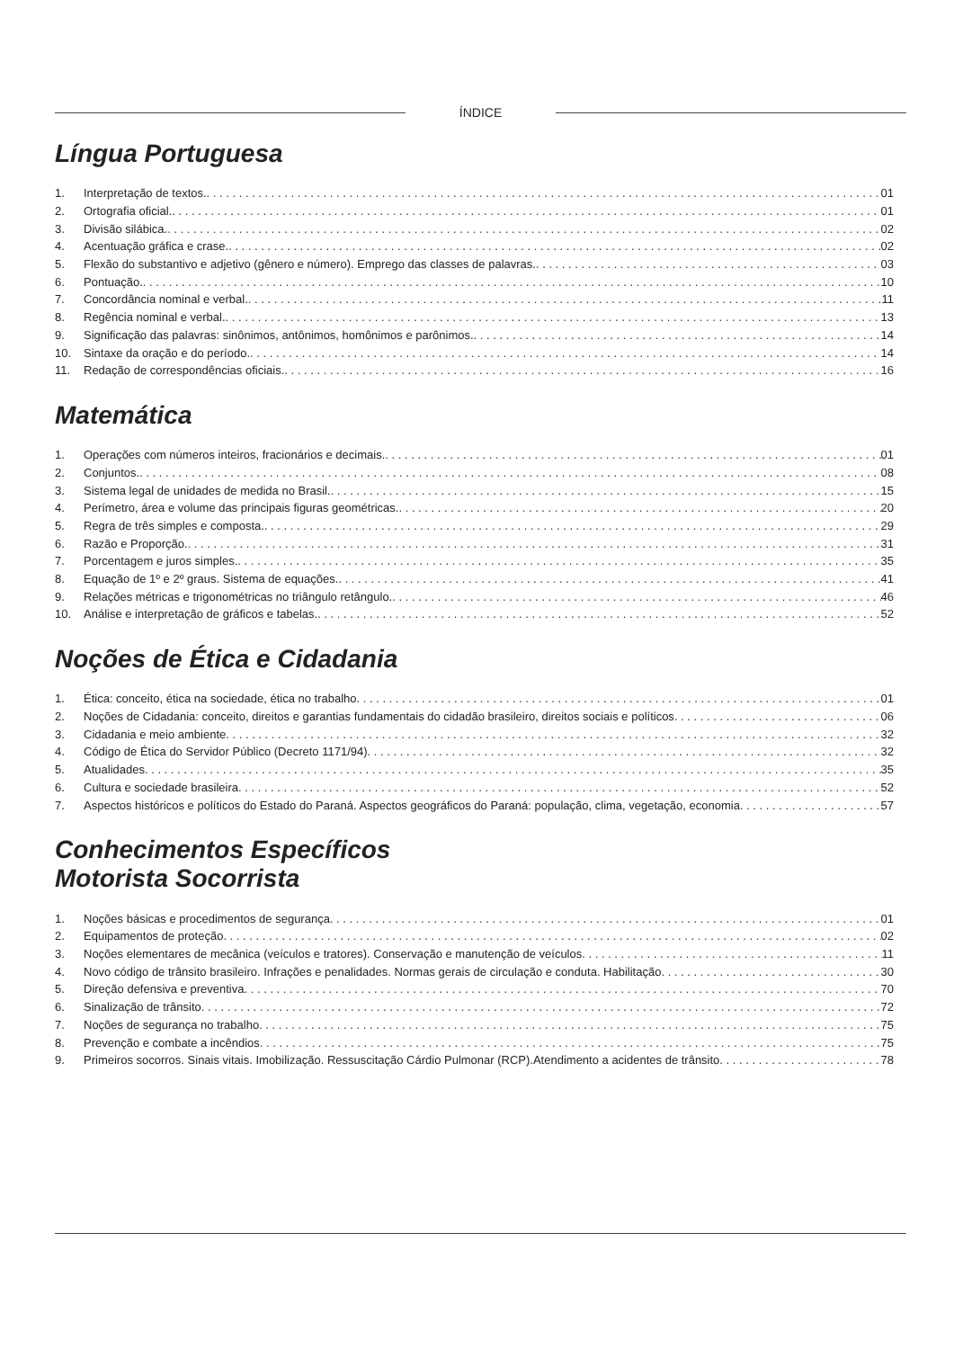ÍNDICE
Língua Portuguesa
1. Interpretação de textos. 01
2. Ortografia oficial. 01
3. Divisão silábica. 02
4. Acentuação gráfica e crase. 02
5. Flexão do substantivo e adjetivo (gênero e número). Emprego das classes de palavras. 03
6. Pontuação. 10
7. Concordância nominal e verbal. 11
8. Regência nominal e verbal. 13
9. Significação das palavras: sinônimos, antônimos, homônimos e parônimos. 14
10. Sintaxe da oração e do período. 14
11. Redação de correspondências oficiais. 16
Matemática
1. Operações com números inteiros, fracionários e decimais. 01
2. Conjuntos. 08
3. Sistema legal de unidades de medida no Brasil. 15
4. Perímetro, área e volume das principais figuras geométricas. 20
5. Regra de três simples e composta. 29
6. Razão e Proporção. 31
7. Porcentagem e juros simples. 35
8. Equação de 1º e 2º graus. Sistema de equações. 41
9. Relações métricas e trigonométricas no triângulo retângulo. 46
10. Análise e interpretação de gráficos e tabelas. 52
Noções de Ética e Cidadania
1. Ética: conceito, ética na sociedade, ética no trabalho 01
2. Noções de Cidadania: conceito, direitos e garantias fundamentais do cidadão brasileiro, direitos sociais e políticos 06
3. Cidadania e meio ambiente 32
4. Código de Ética do Servidor Público (Decreto 1171/94) 32
5. Atualidades 35
6. Cultura e sociedade brasileira 52
7. Aspectos históricos e políticos do Estado do Paraná. Aspectos geográficos do Paraná: população, clima, vegetação, economia 57
Conhecimentos Específicos
Motorista Socorrista
1. Noções básicas e procedimentos de segurança 01
2. Equipamentos de proteção 02
3. Noções elementares de mecânica (veículos e tratores). Conservação e manutenção de veículos 11
4. Novo código de trânsito brasileiro. Infrações e penalidades. Normas gerais de circulação e conduta. Habilitação 30
5. Direção defensiva e preventiva 70
6. Sinalização de trânsito 72
7. Noções de segurança no trabalho 75
8. Prevenção e combate a incêndios 75
9. Primeiros socorros. Sinais vitais. Imobilização. Ressuscitação Cárdio Pulmonar (RCP).Atendimento a acidentes de trânsito 78